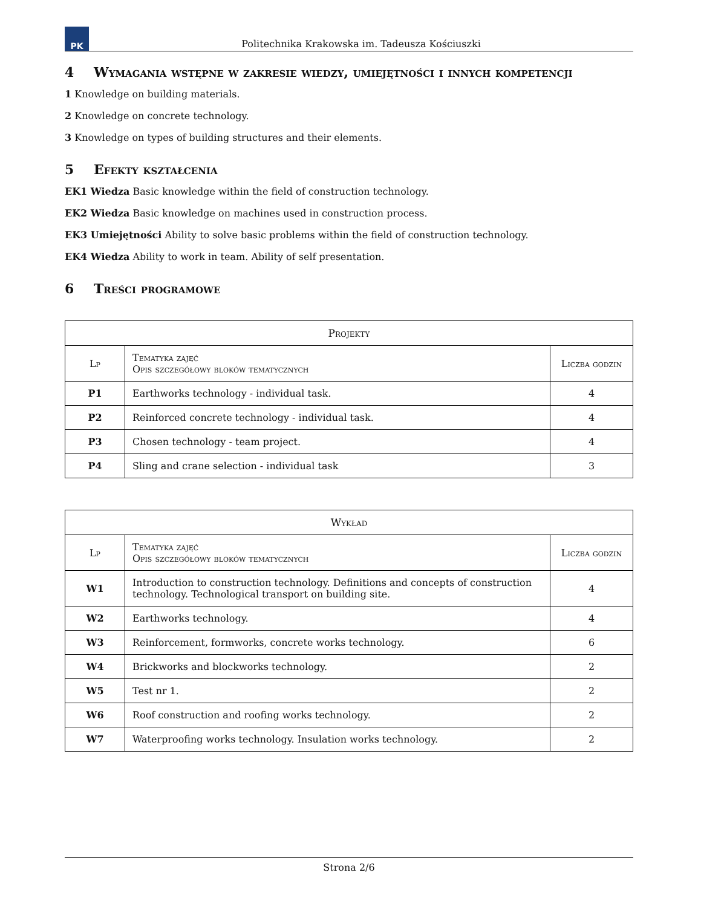PK
Politechnika Krakowska im. Tadeusza Kościuszki
4 Wymagania wstępne w zakresie wiedzy, umiejętności i innych kompetencji
1 Knowledge on building materials.
2 Knowledge on concrete technology.
3 Knowledge on types of building structures and their elements.
5 Efekty kształcenia
EK1 Wiedza Basic knowledge within the field of construction technology.
EK2 Wiedza Basic knowledge on machines used in construction process.
EK3 Umiejętności Ability to solve basic problems within the field of construction technology.
EK4 Wiedza Ability to work in team. Ability of self presentation.
6 Treści programowe
| Projekty | | |
| --- | --- | --- |
| Lp | Tematyka zajęć Opis szczegółowy bloków tematycznych | Liczba godzin |
| P1 | Earthworks technology - individual task. | 4 |
| P2 | Reinforced concrete technology - individual task. | 4 |
| P3 | Chosen technology - team project. | 4 |
| P4 | Sling and crane selection - individual task | 3 |
| Wykład | | |
| --- | --- | --- |
| Lp | Tematyka zajęć Opis szczegółowy bloków tematycznych | Liczba godzin |
| W1 | Introduction to construction technology. Definitions and concepts of construction technology. Technological transport on building site. | 4 |
| W2 | Earthworks technology. | 4 |
| W3 | Reinforcement, formworks, concrete works technology. | 6 |
| W4 | Brickworks and blockworks technology. | 2 |
| W5 | Test nr 1. | 2 |
| W6 | Roof construction and roofing works technology. | 2 |
| W7 | Waterproofing works technology. Insulation works technology. | 2 |
Strona 2/6